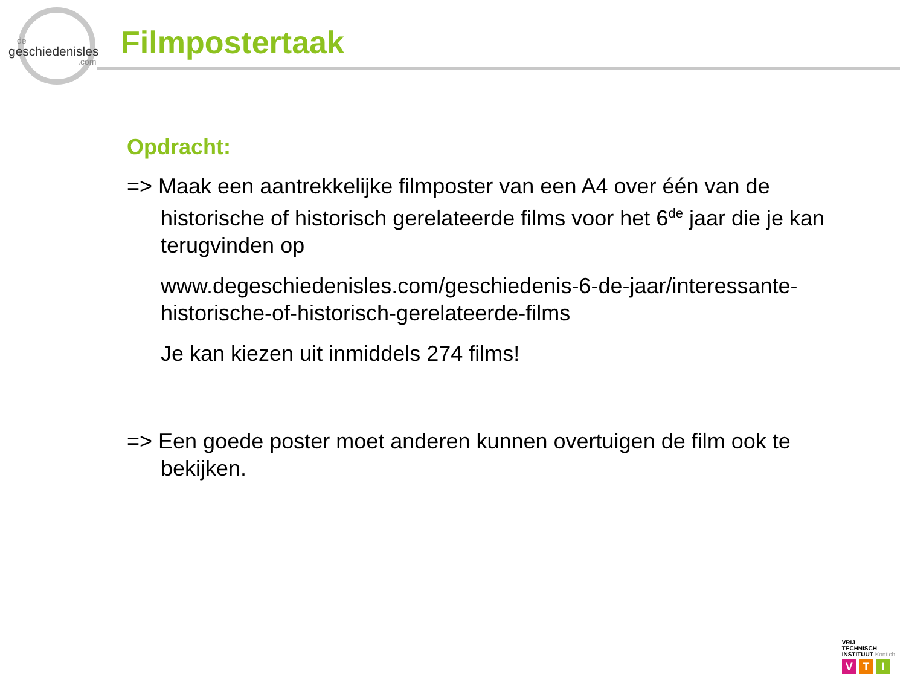de
geschiedenisles.com
Filmpostertaak
Opdracht:
=> Maak een aantrekkelijke filmposter van een A4 over één van de historische of historisch gerelateerde films voor het 6<sup>de</sup> jaar die je kan terugvinden op
www.degeschiedenisles.com/geschiedenis-6-de-jaar/interessante-historische-of-historisch-gerelateerde-films
Je kan kiezen uit inmiddels 274 films!
=> Een goede poster moet anderen kunnen overtuigen de film ook te bekijken.
VRIJ
TECHNISCH
INSTITUUT Kontich
V T I